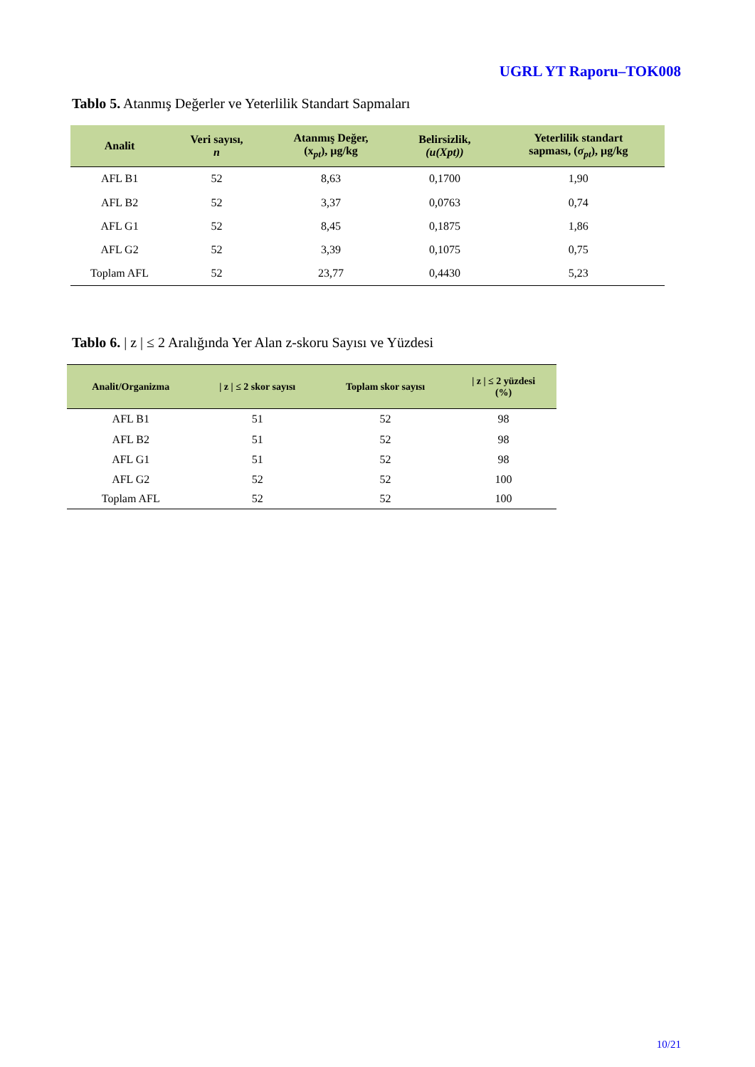UGRL YT Raporu–TOK008
Tablo 5. Atanmış Değerler ve Yeterlilik Standart Sapmaları
| Analit | Veri sayısı, n | Atanmış Değer, (x<sub>pt</sub>), µg/kg | Belirsizlik, (u(Xpt)) | Yeterlilik standart sapması, ( σ<sub>pt</sub> ), µg/kg |
| --- | --- | --- | --- | --- |
| AFL B1 | 52 | 8,63 | 0,1700 | 1,90 |
| AFL B2 | 52 | 3,37 | 0,0763 | 0,74 |
| AFL G1 | 52 | 8,45 | 0,1875 | 1,86 |
| AFL G2 | 52 | 3,39 | 0,1075 | 0,75 |
| Toplam AFL | 52 | 23,77 | 0,4430 | 5,23 |
Tablo 6. | z | ≤ 2 Aralığında Yer Alan z-skoru Sayısı ve Yüzdesi
| Analit/Organizma | / z / ≤ 2 skor sayısı | Toplam skor sayısı | / z / ≤ 2 yüzdesi (%) |
| --- | --- | --- | --- |
| AFL B1 | 51 | 52 | 98 |
| AFL B2 | 51 | 52 | 98 |
| AFL G1 | 51 | 52 | 98 |
| AFL G2 | 52 | 52 | 100 |
| Toplam AFL | 52 | 52 | 100 |
10/21